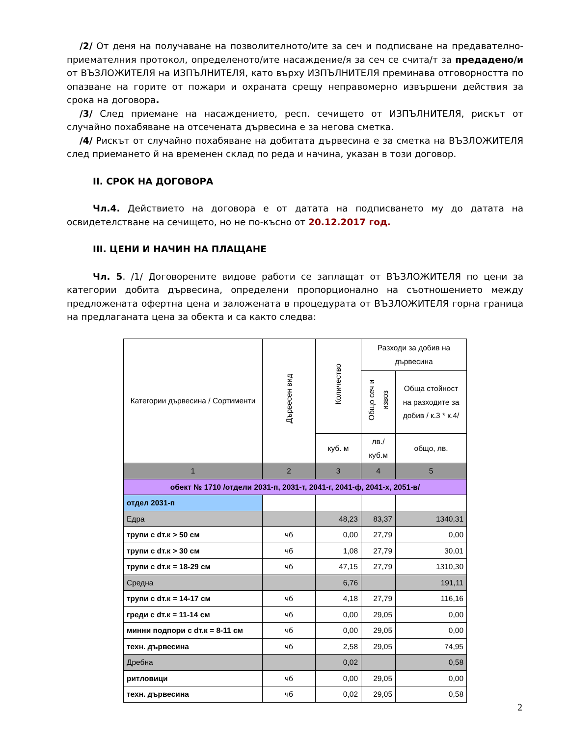/2/ От деня на получаване на позволителното/ите за сеч и подписване на предавателно-приемателния протокол, определеното/ите насаждение/я за сеч се счита/т за предадено/и от ВЪЗЛОЖИТЕЛЯ на ИЗПЪЛНИТЕЛЯ, като върху ИЗПЪЛНИТЕЛЯ преминава отговорността по опазване на горите от пожари и охраната срещу неправомерно извършени действия за срока на договора.
/3/ След приемане на насаждението, респ. сечището от ИЗПЪЛНИТЕЛЯ, рискът от случайно похабяване на отсечената дървесина е за негова сметка.
/4/ Рискът от случайно похабяване на добитата дървесина е за сметка на ВЪЗЛОЖИТЕЛЯ след приемането й на временен склад по реда и начина, указан в този договор.
II. СРОК НА ДОГОВОРА
Чл.4. Действието на договора е от датата на подписването му до датата на освидетелстване на сечището, но не по-късно от 20.12.2017 год.
III. ЦЕНИ И НАЧИН НА ПЛАЩАНЕ
Чл. 5. /1/ Договорените видове работи се заплащат от ВЪЗЛОЖИТЕЛЯ по цени за категории добита дървесина, определени пропорционално на съотношението между предложената офертна цена и заложената в процедурата от ВЪЗЛОЖИТЕЛЯ горна граница на предлаганата цена за обекта и са както следва:
| Категории дървесина / Сортименти | Дървесен вид | Количество | Разходи за добив на дървесина | |
| --- | --- | --- | --- | --- |
| | | | Общо сеч и извоз | Обща стойност на разходите за добив / к.3 * к.4/ |
| | | куб. м | лв./куб.м | общо, лв. |
| 1 | 2 | 3 | 4 | 5 |
| обект № 1710 /отдели 2031-п, 2031-т, 2041-г, 2041-ф, 2041-х, 2051-в/ | | | | |
| отдел 2031-п | | | | |
| Едра | | 48,23 | 83,37 | 1340,31 |
| трупи с dт.к > 50 см | чб | 0,00 | 27,79 | 0,00 |
| трупи с dт.к > 30 см | чб | 1,08 | 27,79 | 30,01 |
| трупи с dт.к = 18-29 см | чб | 47,15 | 27,79 | 1310,30 |
| Средна | | 6,76 | | 191,11 |
| трупи с dт.к = 14-17 см | чб | 4,18 | 27,79 | 116,16 |
| греди с dт.к = 11-14 см | чб | 0,00 | 29,05 | 0,00 |
| минни подпори с dт.к = 8-11 см | чб | 0,00 | 29,05 | 0,00 |
| техн. дървесина | чб | 2,58 | 29,05 | 74,95 |
| Дребна | | 0,02 | | 0,58 |
| ритловици | чб | 0,00 | 29,05 | 0,00 |
| техн. дървесина | чб | 0,02 | 29,05 | 0,58 |
2